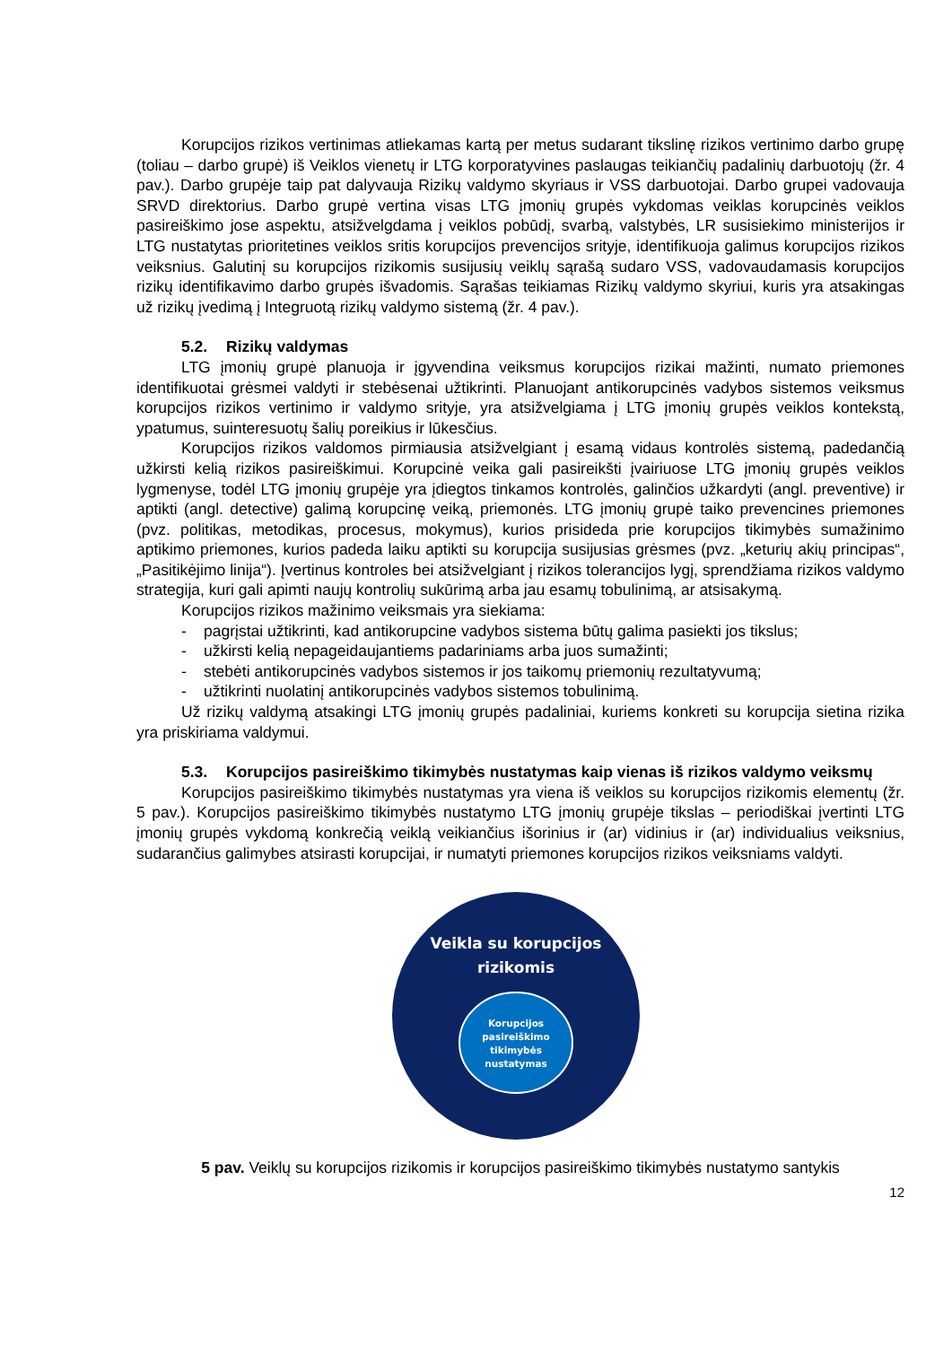Korupcijos rizikos vertinimas atliekamas kartą per metus sudarant tikslinę rizikos vertinimo darbo grupę (toliau – darbo grupė) iš Veiklos vienetų ir LTG korporatyvines paslaugas teikiančių padalinių darbuotojų (žr. 4 pav.). Darbo grupėje taip pat dalyvauja Rizikų valdymo skyriaus ir VSS darbuotojai. Darbo grupei vadovauja SRVD direktorius. Darbo grupė vertina visas LTG įmonių grupės vykdomas veiklas korupcinės veiklos pasireiškimo jose aspektu, atsižvelgdama į veiklos pobūdį, svarbą, valstybės, LR susisiekimo ministerijos ir LTG nustatytas prioritetines veiklos sritis korupcijos prevencijos srityje, identifikuoja galimus korupcijos rizikos veiksnius. Galutinį su korupcijos rizikomis susijusių veiklų sąrašą sudaro VSS, vadovaudamasis korupcijos rizikų identifikavimo darbo grupės išvadomis. Sąrašas teikiamas Rizikų valdymo skyriui, kuris yra atsakingas už rizikų įvedimą į Integruotą rizikų valdymo sistemą (žr. 4 pav.).
5.2. Rizikų valdymas
LTG įmonių grupė planuoja ir įgyvendina veiksmus korupcijos rizikai mažinti, numato priemones identifikuotai grėsmei valdyti ir stebėsenai užtikrinti. Planuojant antikorupcinės vadybos sistemos veiksmus korupcijos rizikos vertinimo ir valdymo srityje, yra atsižvelgiama į LTG įmonių grupės veiklos kontekstą, ypatumus, suinteresuotų šalių poreikius ir lūkesčius.
Korupcijos rizikos valdomos pirmiausia atsižvelgiant į esamą vidaus kontrolės sistemą, padedančią užkirsti kelią rizikos pasireiškimui. Korupcinė veika gali pasireikšti įvairiuose LTG įmonių grupės veiklos lygmenyse, todėl LTG įmonių grupėje yra įdiegtos tinkamos kontrolės, galinčios užkardyti (angl. preventive) ir aptikti (angl. detective) galimą korupcinę veiką, priemonės. LTG įmonių grupė taiko prevencines priemones (pvz. politikas, metodikas, procesus, mokymus), kurios prisideda prie korupcijos tikimybės sumažinimo aptikimo priemones, kurios padeda laiku aptikti su korupcija susijusias grėsmes (pvz. „keturių akių principas“, „Pasitikėjimo linija“). Įvertinus kontroles bei atsižvelgiant į rizikos tolerancijos lygį, sprendžiama rizikos valdymo strategija, kuri gali apimti naujų kontrolių sukūrimą arba jau esamų tobulinimą, ar atsisakymą.
Korupcijos rizikos mažinimo veiksmais yra siekiama:
- pagrįstai užtikrinti, kad antikorupcine vadybos sistema būtų galima pasiekti jos tikslus;
- užkirsti kelią nepageidaujantiems padariniams arba juos sumažinti;
- stebėti antikorupcinės vadybos sistemos ir jos taikomų priemonių rezultatyvumą;
- užtikrinti nuolatinį antikorupcinės vadybos sistemos tobulinimą.
Už rizikų valdymą atsakingi LTG įmonių grupės padaliniai, kuriems konkreti su korupcija sietina rizika yra priskiriama valdymui.
5.3. Korupcijos pasireiškimo tikimybės nustatymas kaip vienas iš rizikos valdymo veiksmų
Korupcijos pasireiškimo tikimybės nustatymas yra viena iš veiklos su korupcijos rizikomis elementų (žr. 5 pav.). Korupcijos pasireiškimo tikimybės nustatymo LTG įmonių grupėje tikslas – periodiškai įvertinti LTG įmonių grupės vykdomą konkrečią veiklą veikiančius išorinius ir (ar) vidinius ir (ar) individualius veiksnius, sudarančius galimybes atsirasti korupcijai, ir numatyti priemones korupcijos rizikos veiksniams valdyti.
Veikla su korupcijos
rizikomis
Korupcijos
pasireiškimo
tikimybės
nustatymas
5 pav. Veiklų su korupcijos rizikomis ir korupcijos pasireiškimo tikimybės nustatymo santykis
12